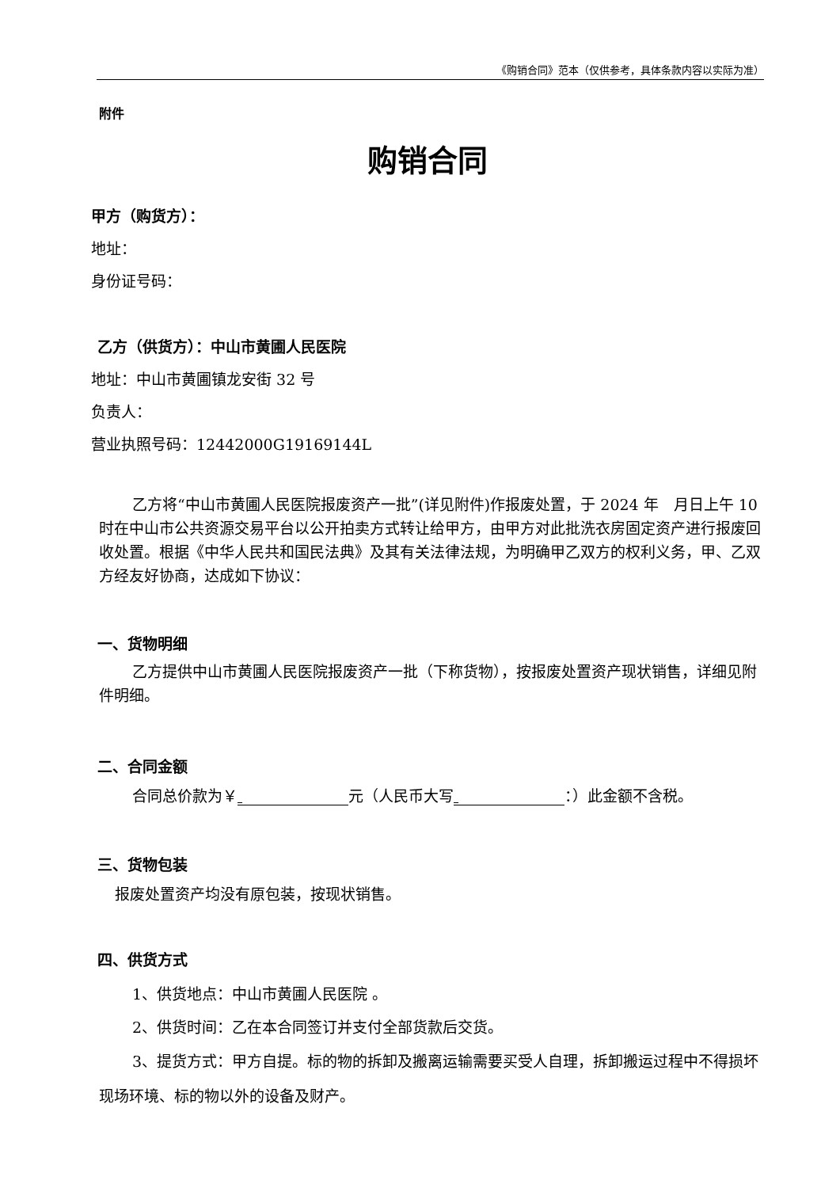《购销合同》范本（仅供参考，具体条款内容以实际为准）
附件
购销合同
甲方（购货方）：
地址：
身份证号码：
乙方（供货方）：中山市黄圃人民医院
地址：中山市黄圃镇龙安街 32 号
负责人：
营业执照号码：12442000G19169144L
乙方将“中山市黄圃人民医院报废资产一批”(详见附件)作报废处置，于 2024 年　月日上午 10 时在中山市公共资源交易平台以公开拍卖方式转让给甲方，由甲方对此批洗衣房固定资产进行报废回收处置。根据《中华人民共和国民法典》及其有关法律法规，为明确甲乙双方的权利义务，甲、乙双方经友好协商，达成如下协议：
一、货物明细
乙方提供中山市黄圃人民医院报废资产一批（下称货物），按报废处置资产现状销售，详细见附件明细。
二、合同金额
合同总价款为￥ 元（人民币大写 ：）此金额不含税。
三、货物包装
报废处置资产均没有原包装，按现状销售。
四、供货方式
1、供货地点：中山市黄圃人民医院 。
2、供货时间：乙在本合同签订并支付全部货款后交货。
3、提货方式：甲方自提。标的物的拆卸及搬离运输需要买受人自理，拆卸搬运过程中不得损坏现场环境、标的物以外的设备及财产。